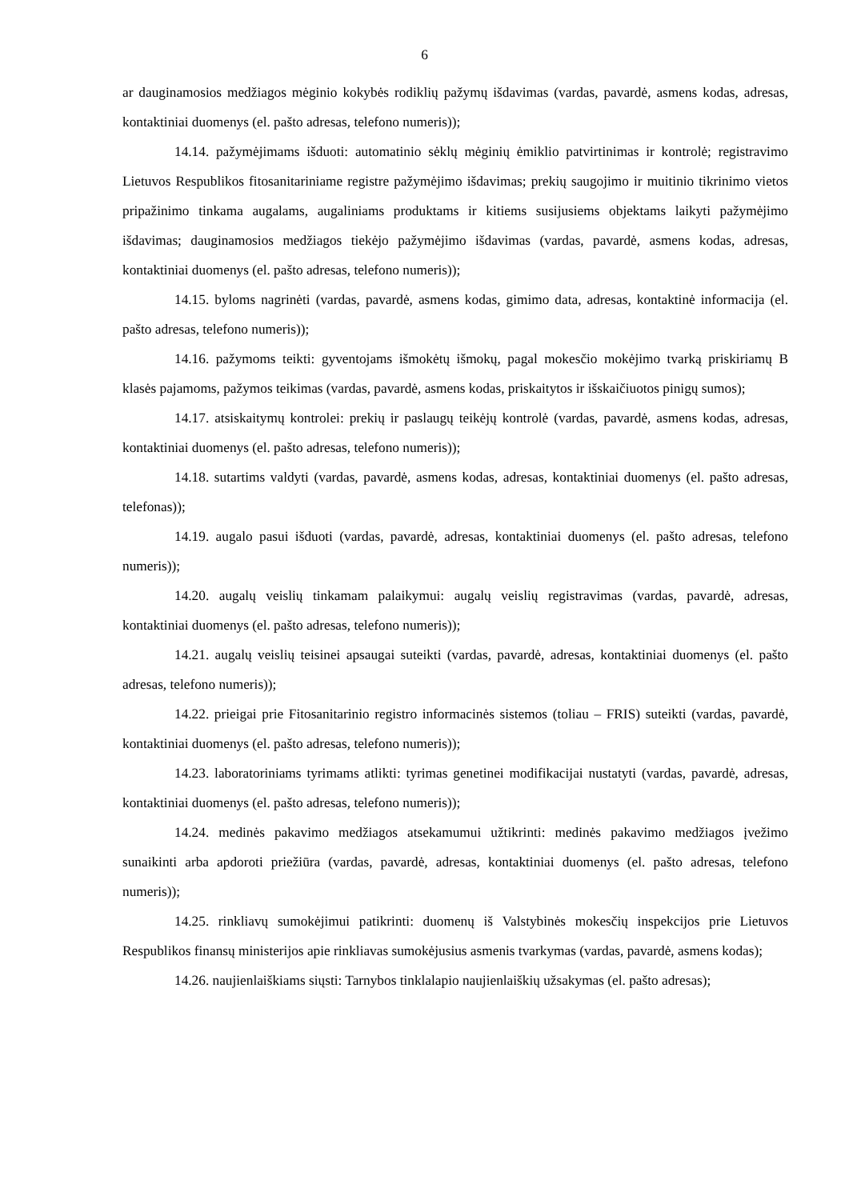6
ar dauginamosios medžiagos mėginio kokybės rodiklių pažymų išdavimas (vardas, pavardė, asmens kodas, adresas, kontaktiniai duomenys (el. pašto adresas, telefono numeris));
14.14. pažymėjimams išduoti: automatinio sėklų mėginių ėmiklio patvirtinimas ir kontrolė; registravimo Lietuvos Respublikos fitosanitariniame registre pažymėjimo išdavimas; prekių saugojimo ir muitinio tikrinimo vietos pripažinimo tinkama augalams, augaliniams produktams ir kitiems susijusiems objektams laikyti pažymėjimo išdavimas; dauginamosios medžiagos tiekėjo pažymėjimo išdavimas (vardas, pavardė, asmens kodas, adresas, kontaktiniai duomenys (el. pašto adresas, telefono numeris));
14.15. byloms nagrinėti (vardas, pavardė, asmens kodas, gimimo data, adresas, kontaktinė informacija (el. pašto adresas, telefono numeris));
14.16. pažymoms teikti: gyventojams išmokėtų išmokų, pagal mokesčio mokėjimo tvarką priskiriamų B klasės pajamoms, pažymos teikimas (vardas, pavardė, asmens kodas, priskaitytos ir išskaičiuotos pinigų sumos);
14.17. atsiskaitymų kontrolei: prekių ir paslaugų teikėjų kontrolė (vardas, pavardė, asmens kodas, adresas, kontaktiniai duomenys (el. pašto adresas, telefono numeris));
14.18. sutartims valdyti (vardas, pavardė, asmens kodas, adresas, kontaktiniai duomenys (el. pašto adresas, telefonas));
14.19. augalo pasui išduoti (vardas, pavardė, adresas, kontaktiniai duomenys (el. pašto adresas, telefono numeris));
14.20. augalų veislių tinkamam palaikymui: augalų veislių registravimas (vardas, pavardė, adresas, kontaktiniai duomenys (el. pašto adresas, telefono numeris));
14.21. augalų veislių teisinei apsaugai suteikti (vardas, pavardė, adresas, kontaktiniai duomenys (el. pašto adresas, telefono numeris));
14.22. prieigai prie Fitosanitarinio registro informacinės sistemos (toliau – FRIS) suteikti (vardas, pavardė, kontaktiniai duomenys (el. pašto adresas, telefono numeris));
14.23. laboratoriniams tyrimams atlikti: tyrimas genetinei modifikacijai nustatyti (vardas, pavardė, adresas, kontaktiniai duomenys (el. pašto adresas, telefono numeris));
14.24. medinės pakavimo medžiagos atsekamumui užtikrinti: medinės pakavimo medžiagos įvežimo sunaikinti arba apdoroti priežiūra (vardas, pavardė, adresas, kontaktiniai duomenys (el. pašto adresas, telefono numeris));
14.25. rinkliavų sumokėjimui patikrinti: duomenų iš Valstybinės mokesčių inspekcijos prie Lietuvos Respublikos finansų ministerijos apie rinkliavas sumokėjusius asmenis tvarkymas (vardas, pavardė, asmens kodas);
14.26. naujienlaiškiams siųsti: Tarnybos tinklalapio naujienlaiškių užsakymas (el. pašto adresas);